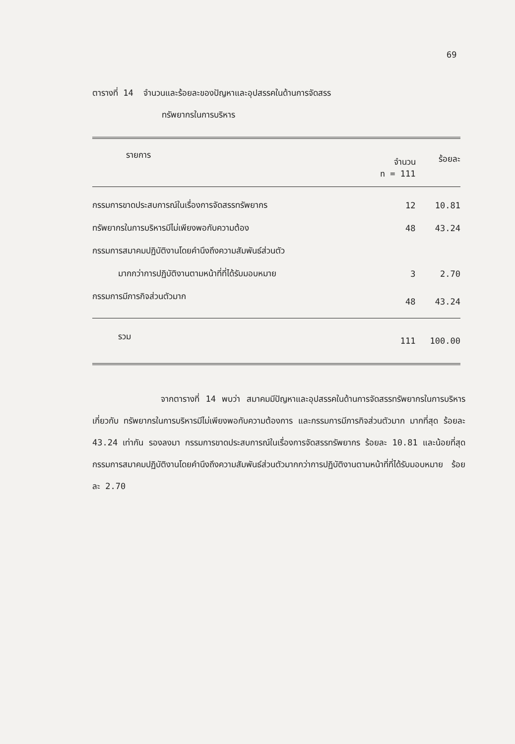69
ตารางที่ 14 จำนวนและร้อยละของปัญหาและอุปสรรคในด้านการจัดสรร
ทรัพยากรในการบริหาร
| รายการ | จำนวน n = 111 | ร้อยละ |
| --- | --- | --- |
| กรรมการขาดประสบการณ์ในเรื่องการจัดสรรทรัพยากร | 12 | 10.81 |
| ทรัพยากรในการบริหารมีไม่เพียงพอกับความต้อง | 48 | 43.24 |
| กรรมการสมาคมปฏิบัติงานโดยคำนึงถึงความสัมพันธ์ส่วนตัว | | |
| มากกว่าการปฏิบัติงานตามหน้าที่ที่ได้รับมอบหมาย | 3 | 2.70 |
| กรรมการมีภารกิจส่วนตัวมาก | 48 | 43.24 |
| รวม | 111 | 100.00 |
จากตารางที่ 14 พบว่า สมาคมมีปัญหาและอุปสรรคในด้านการจัดสรรทรัพยากรในการบริหาร เกี่ยวกับ ทรัพยากรในการบริหารมีไม่เพียงพอกับความต้องการ และกรรมการมีภารกิจส่วนตัวมาก มากที่สุด ร้อยละ 43.24 เท่ากัน รองลงมา กรรมการขาดประสบการณ์ในเรื่องการจัดสรรทรัพยากร ร้อยละ 10.81 และน้อยที่สุด กรรมการสมาคมปฏิบัติงานโดยคำนึงถึงความสัมพันธ์ส่วนตัวมากกว่าการปฏิบัติงานตามหน้าที่ที่ได้รับมอบหมาย ร้อยละ 2.70